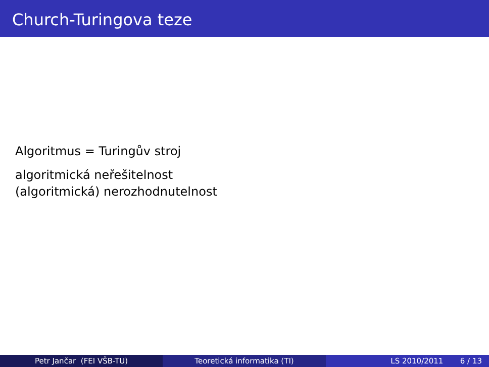Church-Turingova teze
Algoritmus = Turingův stroj
algoritmická neřešitelnost
(algoritmická) nerozhodnutelnost
Petr Jančar (FEI VŠB-TU) Teoretická informatika (TI) LS 2010/2011 6 / 13